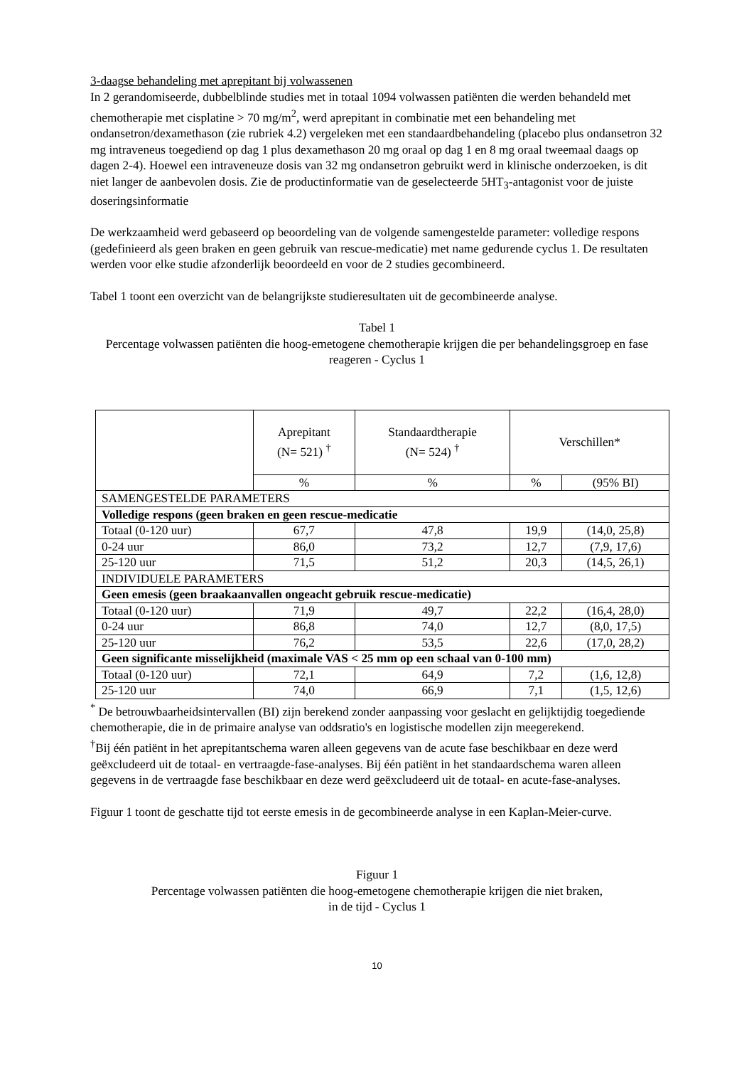3-daagse behandeling met aprepitant bij volwassenen
In 2 gerandomiseerde, dubbelblinde studies met in totaal 1094 volwassen patiënten die werden behandeld met chemotherapie met cisplatine > 70 mg/m<sup>2</sup>, werd aprepitant in combinatie met een behandeling met ondansetron/dexamethason (zie rubriek 4.2) vergeleken met een standaardbehandeling (placebo plus ondansetron 32 mg intraveneus toegediend op dag 1 plus dexamethason 20 mg oraal op dag 1 en 8 mg oraal tweemaal daags op dagen 2-4). Hoewel een intraveneuze dosis van 32 mg ondansetron gebruikt werd in klinische onderzoeken, is dit niet langer de aanbevolen dosis. Zie de productinformatie van de geselecteerde 5HT<sub>3</sub>-antagonist voor de juiste doseringsinformatie
De werkzaamheid werd gebaseerd op beoordeling van de volgende samengestelde parameter: volledige respons (gedefinieerd als geen braken en geen gebruik van rescue-medicatie) met name gedurende cyclus 1. De resultaten werden voor elke studie afzonderlijk beoordeeld en voor de 2 studies gecombineerd.
Tabel 1 toont een overzicht van de belangrijkste studieresultaten uit de gecombineerde analyse.
Tabel 1
Percentage volwassen patiënten die hoog-emetogene chemotherapie krijgen die per behandelingsgroep en fase reageren - Cyclus 1
| | Aprepitant (N= 521) <sup>†</sup> | Standaardtherapie (N= 524) <sup>†</sup> | Verschillen* | |
| --- | --- | --- | --- | --- |
| | % | % | % | (95% BI) |
| SAMENGESTELDE PARAMETERS | | | | |
| Volledige respons (geen braken en geen rescue-medicatie | | | | |
| Totaal (0-120 uur) | 67,7 | 47,8 | 19,9 | (14,0, 25,8) |
| 0-24 uur | 86,0 | 73,2 | 12,7 | (7,9, 17,6) |
| 25-120 uur | 71,5 | 51,2 | 20,3 | (14,5, 26,1) |
| INDIVIDUELE PARAMETERS | | | | |
| Geen emesis (geen braakaanvallen ongeacht gebruik rescue-medicatie) | | | | |
| Totaal (0-120 uur) | 71,9 | 49,7 | 22,2 | (16,4, 28,0) |
| 0-24 uur | 86,8 | 74,0 | 12,7 | (8,0, 17,5) |
| 25-120 uur | 76,2 | 53,5 | 22,6 | (17,0, 28,2) |
| Geen significante misselijkheid (maximale VAS < 25 mm op een schaal van 0-100 mm) | | | | |
| Totaal (0-120 uur) | 72,1 | 64,9 | 7,2 | (1,6, 12,8) |
| 25-120 uur | 74,0 | 66,9 | 7,1 | (1,5, 12,6) |
<sup>*</sup> De betrouwbaarheidsintervallen (BI) zijn berekend zonder aanpassing voor geslacht en gelijktijdig toegediende chemotherapie, die in de primaire analyse van oddsratio's en logistische modellen zijn meegerekend.
<sup>†</sup> Bij één patiënt in het aprepitantschema waren alleen gegevens van de acute fase beschikbaar en deze werd geëxcludeerd uit de totaal- en vertraagde-fase-analyses. Bij één patiënt in het standaardschema waren alleen gegevens in de vertraagde fase beschikbaar en deze werd geëxcludeerd uit de totaal- en acute-fase-analyses.
Figuur 1 toont de geschatte tijd tot eerste emesis in de gecombineerde analyse in een Kaplan-Meier-curve.
Figuur 1
Percentage volwassen patiënten die hoog-emetogene chemotherapie krijgen die niet braken,
in de tijd - Cyclus 1
10